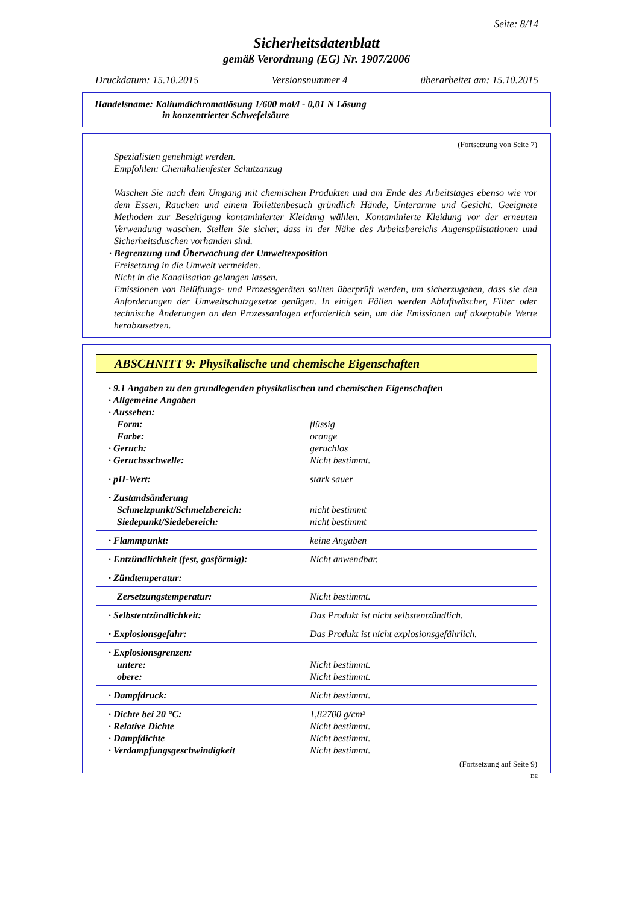Seite: 8/14
Sicherheitsdatenblatt
gemäß Verordnung (EG) Nr. 1907/2006
Druckdatum: 15.10.2015 Versionsnummer 4 überarbeitet am: 15.10.2015
Handelsname: Kaliumdichromatlösung 1/600 mol/l - 0,01 N Lösung
in konzentrierter Schwefelsäure
(Fortsetzung von Seite 7)
Spezialisten genehmigt werden.
Empfohlen: Chemikalienfester Schutzanzug
Waschen Sie nach dem Umgang mit chemischen Produkten und am Ende des Arbeitstages ebenso wie vor dem Essen, Rauchen und einem Toilettenbesuch gründlich Hände, Unterarme und Gesicht. Geeignete Methoden zur Beseitigung kontaminierter Kleidung wählen. Kontaminierte Kleidung vor der erneuten Verwendung waschen. Stellen Sie sicher, dass in der Nähe des Arbeitsbereichs Augenspülstationen und Sicherheitsduschen vorhanden sind.
· Begrenzung und Überwachung der Umweltexposition
Freisetzung in die Umwelt vermeiden.
Nicht in die Kanalisation gelangen lassen.
Emissionen von Belüftungs- und Prozessgeräten sollten überprüft werden, um sicherzugehen, dass sie den Anforderungen der Umweltschutzgesetze genügen. In einigen Fällen werden Abluftwäscher, Filter oder technische Änderungen an den Prozessanlagen erforderlich sein, um die Emissionen auf akzeptable Werte herabzusetzen.
ABSCHNITT 9: Physikalische und chemische Eigenschaften
| · 9.1 Angaben zu den grundlegenden physikalischen und chemischen Eigenschaften | |
| · Allgemeine Angaben | |
| · Aussehen: | |
| Form: | flüssig |
| Farbe: | orange |
| · Geruch: | geruchlos |
| · Geruchsschwelle: | Nicht bestimmt. |
| · pH-Wert: | stark sauer |
| · Zustandsänderung | |
| Schmelzpunkt/Schmelzbereich: | nicht bestimmt |
| Siedepunkt/Siedebereich: | nicht bestimmt |
| · Flammpunkt: | keine Angaben |
| · Entzündlichkeit (fest, gasförmig): | Nicht anwendbar. |
| · Zündtemperatur: | |
| Zersetzungstemperatur: | Nicht bestimmt. |
| · Selbstentzündlichkeit: | Das Produkt ist nicht selbstentzündlich. |
| · Explosionsgefahr: | Das Produkt ist nicht explosionsgefährlich. |
| · Explosionsgrenzen: | |
| untere: | Nicht bestimmt. |
| obere: | Nicht bestimmt. |
| · Dampfdruck: | Nicht bestimmt. |
| · Dichte bei 20 °C: | 1,82700 g/cm³ |
| · Relative Dichte | Nicht bestimmt. |
| · Dampfdichte | Nicht bestimmt. |
| · Verdampfungsgeschwindigkeit | Nicht bestimmt. |
(Fortsetzung auf Seite 9)
DE